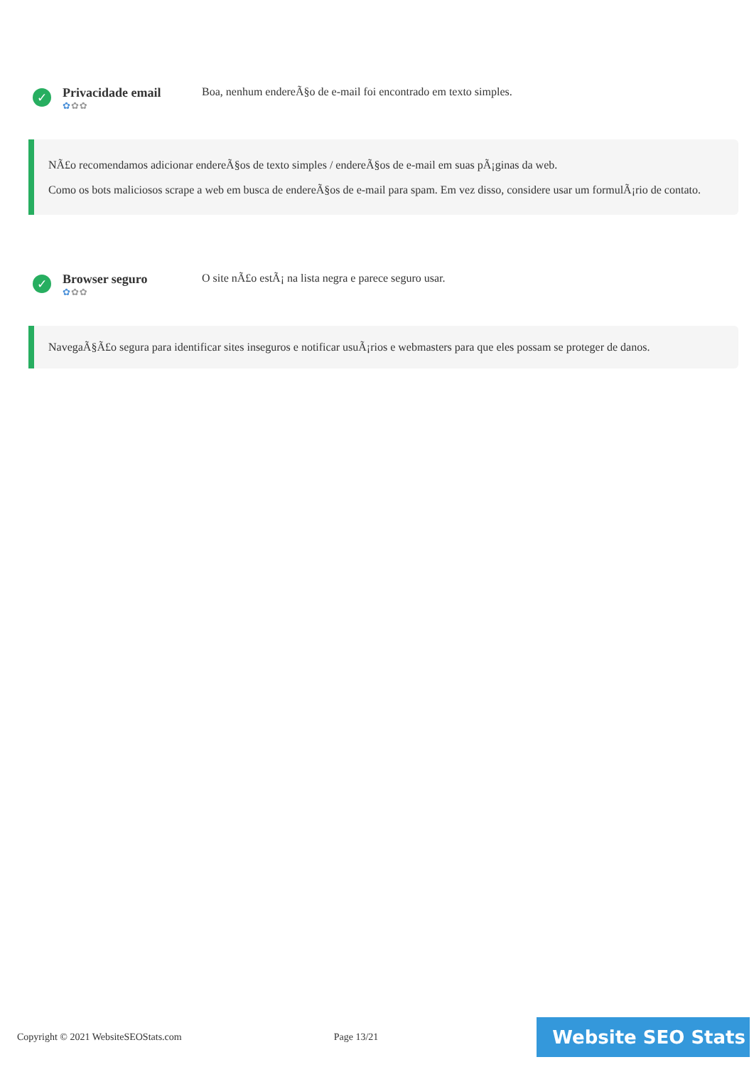✓
Privacidade email
✿✿✿
Boa, nenhum endereÃ§o de e-mail foi encontrado em texto simples.
NÃ£o recomendamos adicionar endereÃ§os de texto simples / endereÃ§os de e-mail em suas pÃ¡ginas da web.
Como os bots maliciosos scrape a web em busca de endereÃ§os de e-mail para spam. Em vez disso, considere usar um formulÃ¡rio de contato.
✓
Browser seguro
✿✿✿
O site nÃ£o estÃ¡ na lista negra e parece seguro usar.
NavegaÃ§Ã£o segura para identificar sites inseguros e notificar usuÃ¡rios e webmasters para que eles possam se proteger de danos.
Copyright © 2021 WebsiteSEOStats.com Page 13/21
Website SEO Stats